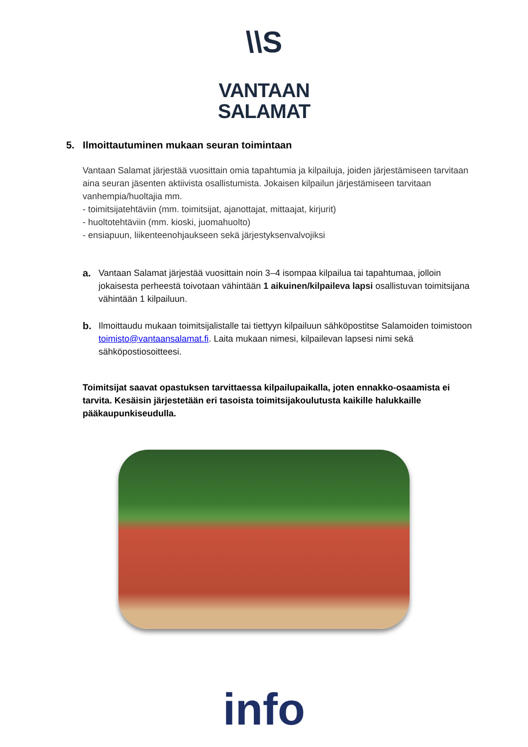\\S
VANTAAN
SALAMAT
5. Ilmoittautuminen mukaan seuran toimintaan
Vantaan Salamat järjestää vuosittain omia tapahtumia ja kilpailuja, joiden järjestämiseen tarvitaan aina seuran jäsenten aktiivista osallistumista. Jokaisen kilpailun järjestämiseen tarvitaan vanhempia/huoltajia mm.
- toimitsijatehtäviin (mm. toimitsijat, ajanottajat, mittaajat, kirjurit)
- huoltotehtäviin (mm. kioski, juomahuolto)
- ensiapuun, liikenteenohjaukseen sekä järjestyksenvalvojiksi
a. Vantaan Salamat järjestää vuosittain noin 3–4 isompaa kilpailua tai tapahtumaa, jolloin jokaisesta perheestä toivotaan vähintään 1 aikuinen/kilpaileva lapsi osallistuvan toimitsijana vähintään 1 kilpailuun.
b. Ilmoittaudu mukaan toimitsijalistalle tai tiettyyn kilpailuun sähköpostitse Salamoiden toimistoon toimisto@vantaansalamat.fi. Laita mukaan nimesi, kilpailevan lapsesi nimi sekä sähköpostiosoitteesi.
Toimitsijat saavat opastuksen tarvittaessa kilpailupaikalla, joten ennakko-osaamista ei tarvita. Kesäisin järjestetään eri tasoista toimitsijakoulutusta kaikille halukkaille pääkaupunkiseudulla.
info